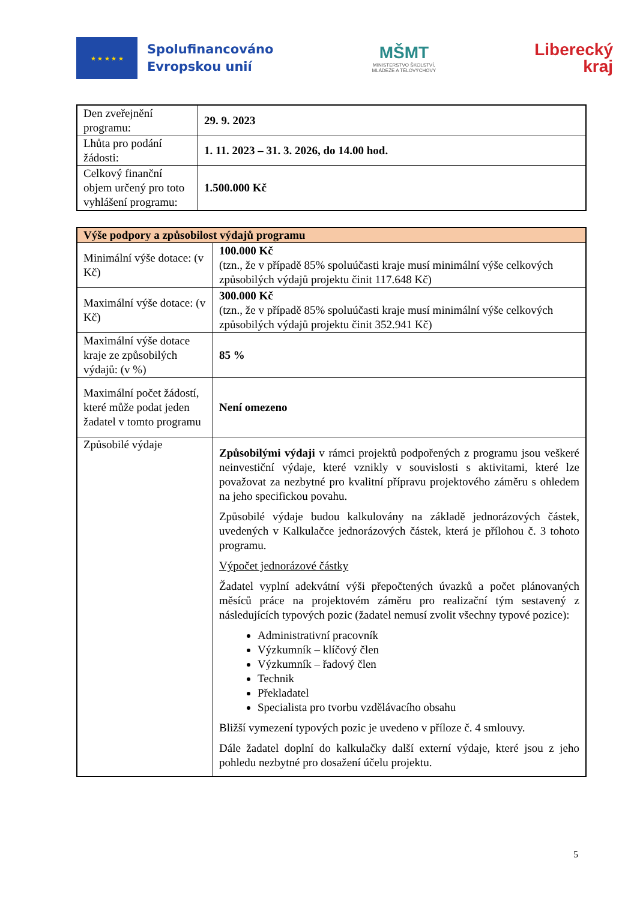★ ★ ★ ★ ★
Spolufinancováno
Evropskou unií
MŠMT
MINISTERSTVO ŠKOLSTVÍ,
MLÁDEŽE A TĚLOVÝCHOVY
Liberecký
kraj
| Den zveřejnění programu: | 29. 9. 2023 |
| Lhůta pro podání žádosti: | 1. 11. 2023 – 31. 3. 2026, do 14.00 hod. |
| Celkový finanční objem určený pro toto vyhlášení programu: | 1.500.000 Kč |
| Výše podpory a způsobilost výdajů programu | |
| --- | --- |
| Minimální výše dotace: (v Kč) | 100.000 Kč (tzn., že v případě 85% spoluúčasti kraje musí minimální výše celkových způsobilých výdajů projektu činit 117.648 Kč) |
| Maximální výše dotace: (v Kč) | 300.000 Kč (tzn., že v případě 85% spoluúčasti kraje musí minimální výše celkových způsobilých výdajů projektu činit 352.941 Kč) |
| Maximální výše dotace kraje ze způsobilých výdajů: (v %) | 85 % |
| Maximální počet žádostí, které může podat jeden žadatel v tomto programu | Není omezeno |
| Způsobilé výdaje | Způsobilými výdaji v rámci projektů podpořených z programu jsou veškeré neinvestiční výdaje, které vznikly v souvislosti s aktivitami, které lze považovat za nezbytné pro kvalitní přípravu projektového záměru s ohledem na jeho specifickou povahu. Způsobilé výdaje budou kalkulovány na základě jednorázových částek, uvedených v Kalkulačce jednorázových částek, která je přílohou č. 3 tohoto programu. Výpočet jednorázové částky Žadatel vyplní adekvátní výši přepočtených úvazků a počet plánovaných měsíců práce na projektovém záměru pro realizační tým sestavený z následujících typových pozic (žadatel nemusí zvolit všechny typové pozice): Administrativní pracovník Výzkumník – klíčový člen Výzkumník – řadový člen Technik Překladatel Specialista pro tvorbu vzdělávacího obsahu Bližší vymezení typových pozic je uvedeno v příloze č. 4 smlouvy. Dále žadatel doplní do kalkulačky další externí výdaje, které jsou z jeho pohledu nezbytné pro dosažení účelu projektu. |
5